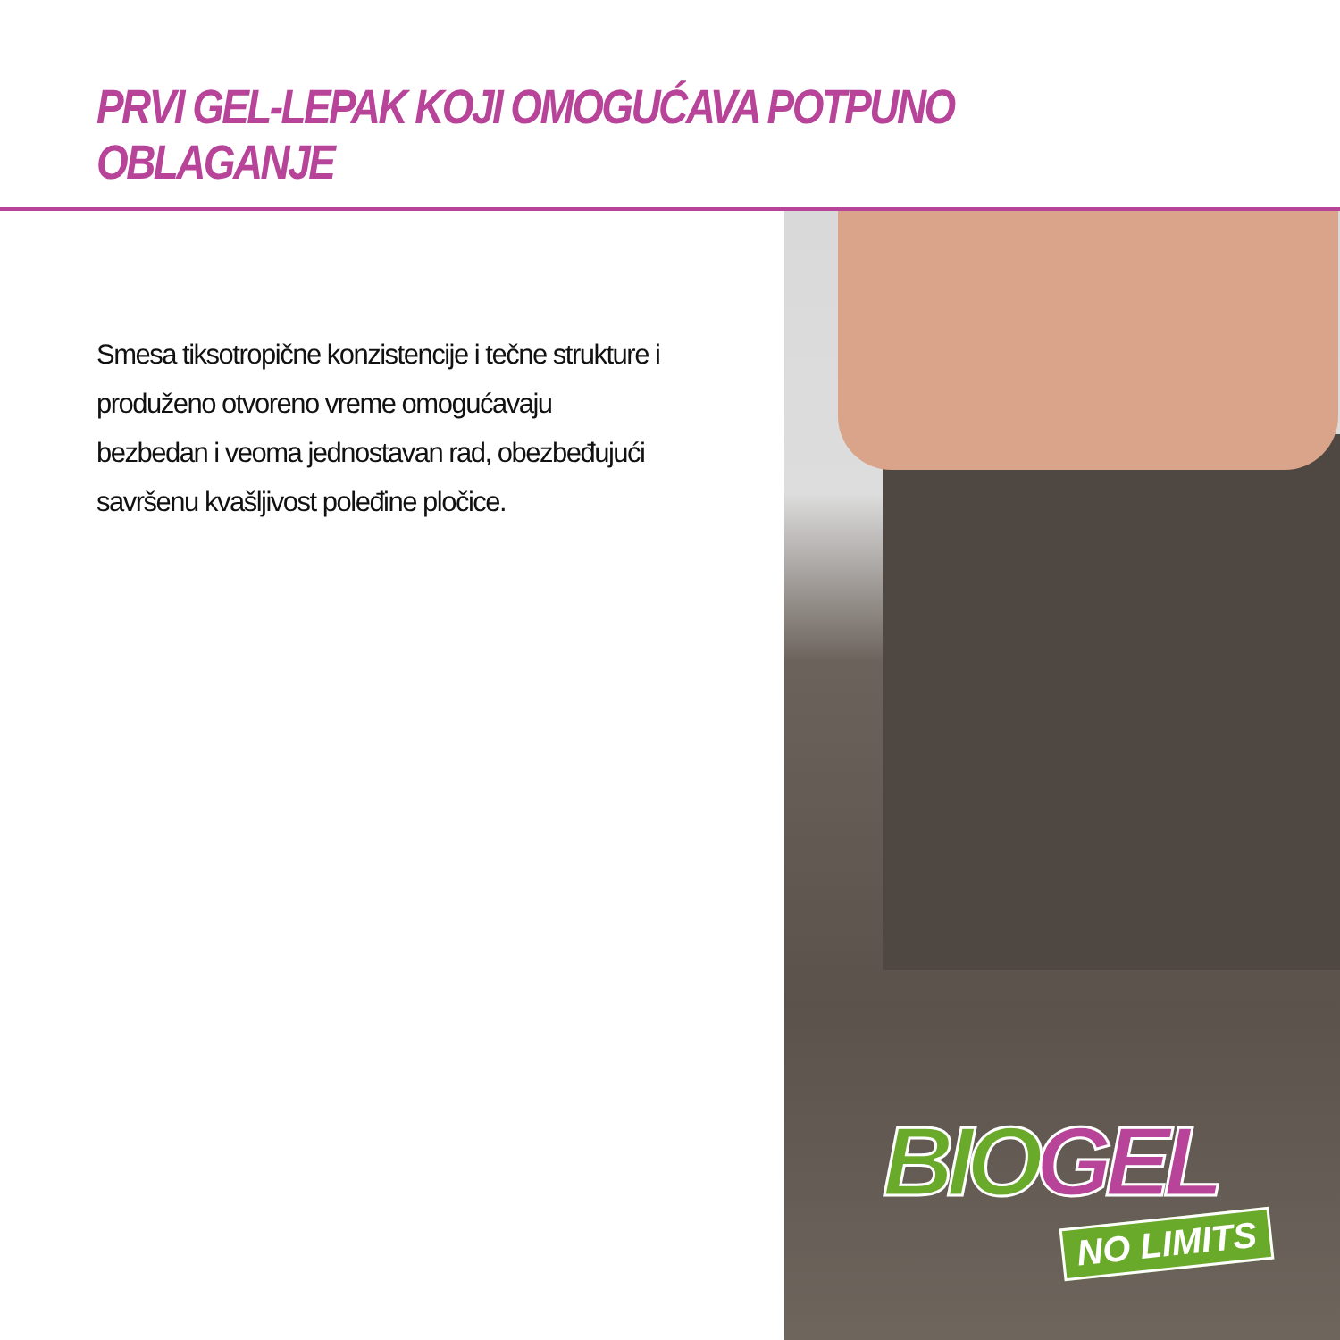PRVI GEL-LEPAK KOJI OMOGUĆAVA POTPUNO OBLAGANJE
Smesa tiksotropične konzistencije i tečne strukture i produženo otvoreno vreme omogućavaju bezbedan i veoma jednostavan rad, obezbeđujući savršenu kvašljivost poleđine pločice.
BIOGEL
NO LIMITS